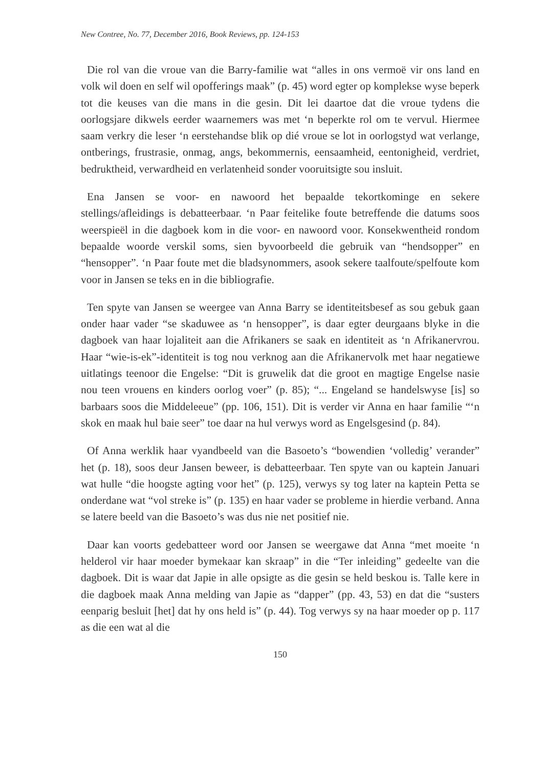New Contree, No. 77, December 2016, Book Reviews, pp. 124-153
Die rol van die vroue van die Barry-familie wat “alles in ons vermoë vir ons land en volk wil doen en self wil opofferings maak” (p. 45) word egter op komplekse wyse beperk tot die keuses van die mans in die gesin. Dit lei daartoe dat die vroue tydens die oorlogsjare dikwels eerder waarnemers was met ‘n beperkte rol om te vervul. Hiermee saam verkry die leser ‘n eerstehandse blik op dié vroue se lot in oorlogstyd wat verlange, ontberings, frustrasie, onmag, angs, bekommernis, eensaamheid, eentonigheid, verdriet, bedruktheid, verwardheid en verlatenheid sonder vooruitsigte sou insluit.
Ena Jansen se voor- en nawoord het bepaalde tekortkominge en sekere stellings/afleidings is debatteerbaar. ‘n Paar feitelike foute betreffende die datums soos weerspieël in die dagboek kom in die voor- en nawoord voor. Konsekwentheid rondom bepaalde woorde verskil soms, sien byvoorbeeld die gebruik van “hendsopper” en “hensopper”. ‘n Paar foute met die bladsynommers, asook sekere taalfoute/spelfoute kom voor in Jansen se teks en in die bibliografie.
Ten spyte van Jansen se weergee van Anna Barry se identiteitsbesef as sou gebuk gaan onder haar vader “se skaduwee as ‘n hensopper”, is daar egter deurgaans blyke in die dagboek van haar lojaliteit aan die Afrikaners se saak en identiteit as ‘n Afrikanervrou. Haar “wie-is-ek”-identiteit is tog nou verknog aan die Afrikanervolk met haar negatiewe uitlatings teenoor die Engelse: “Dit is gruwelik dat die groot en magtige Engelse nasie nou teen vrouens en kinders oorlog voer” (p. 85); “... Engeland se handelswyse [is] so barbaars soos die Middeleeue” (pp. 106, 151). Dit is verder vir Anna en haar familie “‘n skok en maak hul baie seer” toe daar na hul verwys word as Engelsgesind (p. 84).
Of Anna werklik haar vyandbeeld van die Basoeto’s “bowendien ‘volledig’ verander” het (p. 18), soos deur Jansen beweer, is debatteerbaar. Ten spyte van ou kaptein Januari wat hulle “die hoogste agting voor het” (p. 125), verwys sy tog later na kaptein Petta se onderdane wat “vol streke is” (p. 135) en haar vader se probleme in hierdie verband. Anna se latere beeld van die Basoeto’s was dus nie net positief nie.
Daar kan voorts gedebatteer word oor Jansen se weergawe dat Anna “met moeite ‘n helderol vir haar moeder bymekaar kan skraap” in die “Ter inleiding” gedeelte van die dagboek. Dit is waar dat Japie in alle opsigte as die gesin se held beskou is. Talle kere in die dagboek maak Anna melding van Japie as “dapper” (pp. 43, 53) en dat die “susters eenparig besluit [het] dat hy ons held is” (p. 44). Tog verwys sy na haar moeder op p. 117 as die een wat al die
150